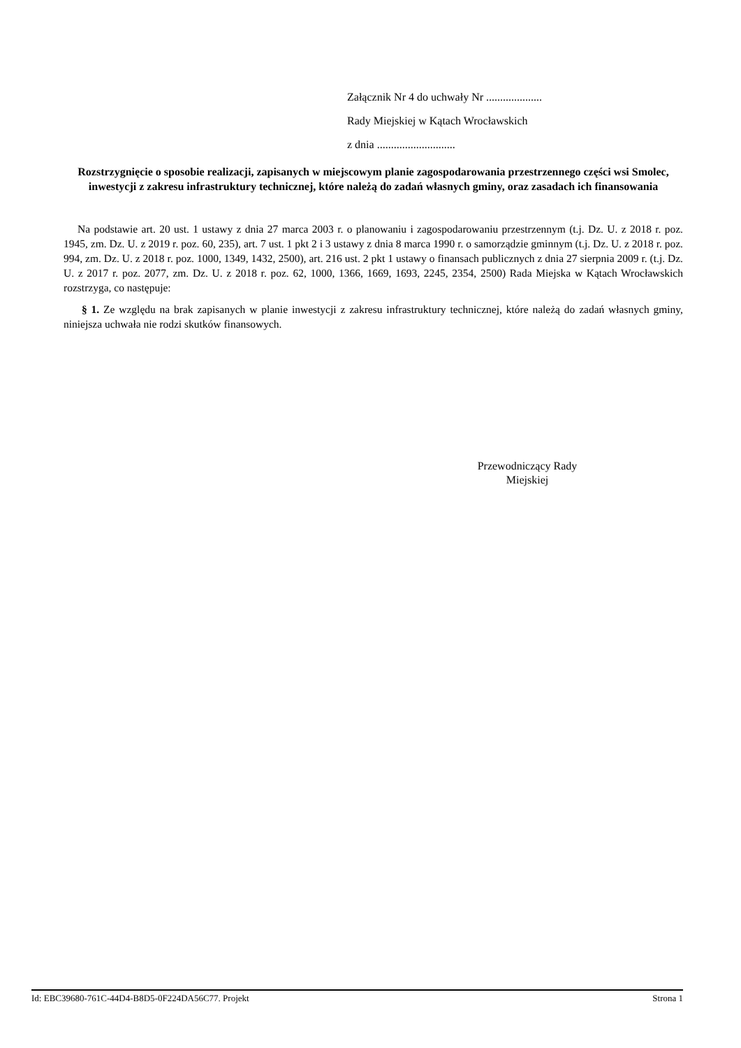Załącznik Nr 4 do uchwały Nr ....................
Rady Miejskiej w Kątach Wrocławskich
z dnia ............................
Rozstrzygnięcie o sposobie realizacji, zapisanych w miejscowym planie zagospodarowania przestrzennego części wsi Smolec, inwestycji z zakresu infrastruktury technicznej, które należą do zadań własnych gminy, oraz zasadach ich finansowania
Na podstawie art. 20 ust. 1 ustawy z dnia 27 marca 2003 r. o planowaniu i zagospodarowaniu przestrzennym (t.j. Dz. U. z 2018 r. poz. 1945, zm. Dz. U. z 2019 r. poz. 60, 235), art. 7 ust. 1 pkt 2 i 3 ustawy z dnia 8 marca 1990 r. o samorządzie gminnym (t.j. Dz. U. z 2018 r. poz. 994, zm. Dz. U. z 2018 r. poz. 1000, 1349, 1432, 2500), art. 216 ust. 2 pkt 1 ustawy o finansach publicznych z dnia 27 sierpnia 2009 r. (t.j. Dz. U. z 2017 r. poz. 2077, zm. Dz. U. z 2018 r. poz. 62, 1000, 1366, 1669, 1693, 2245, 2354, 2500) Rada Miejska w Kątach Wrocławskich rozstrzyga, co następuje:
§ 1. Ze względu na brak zapisanych w planie inwestycji z zakresu infrastruktury technicznej, które należą do zadań własnych gminy, niniejsza uchwała nie rodzi skutków finansowych.
Przewodniczący Rady
Miejskiej
Id: EBC39680-761C-44D4-B8D5-0F224DA56C77. Projekt Strona 1